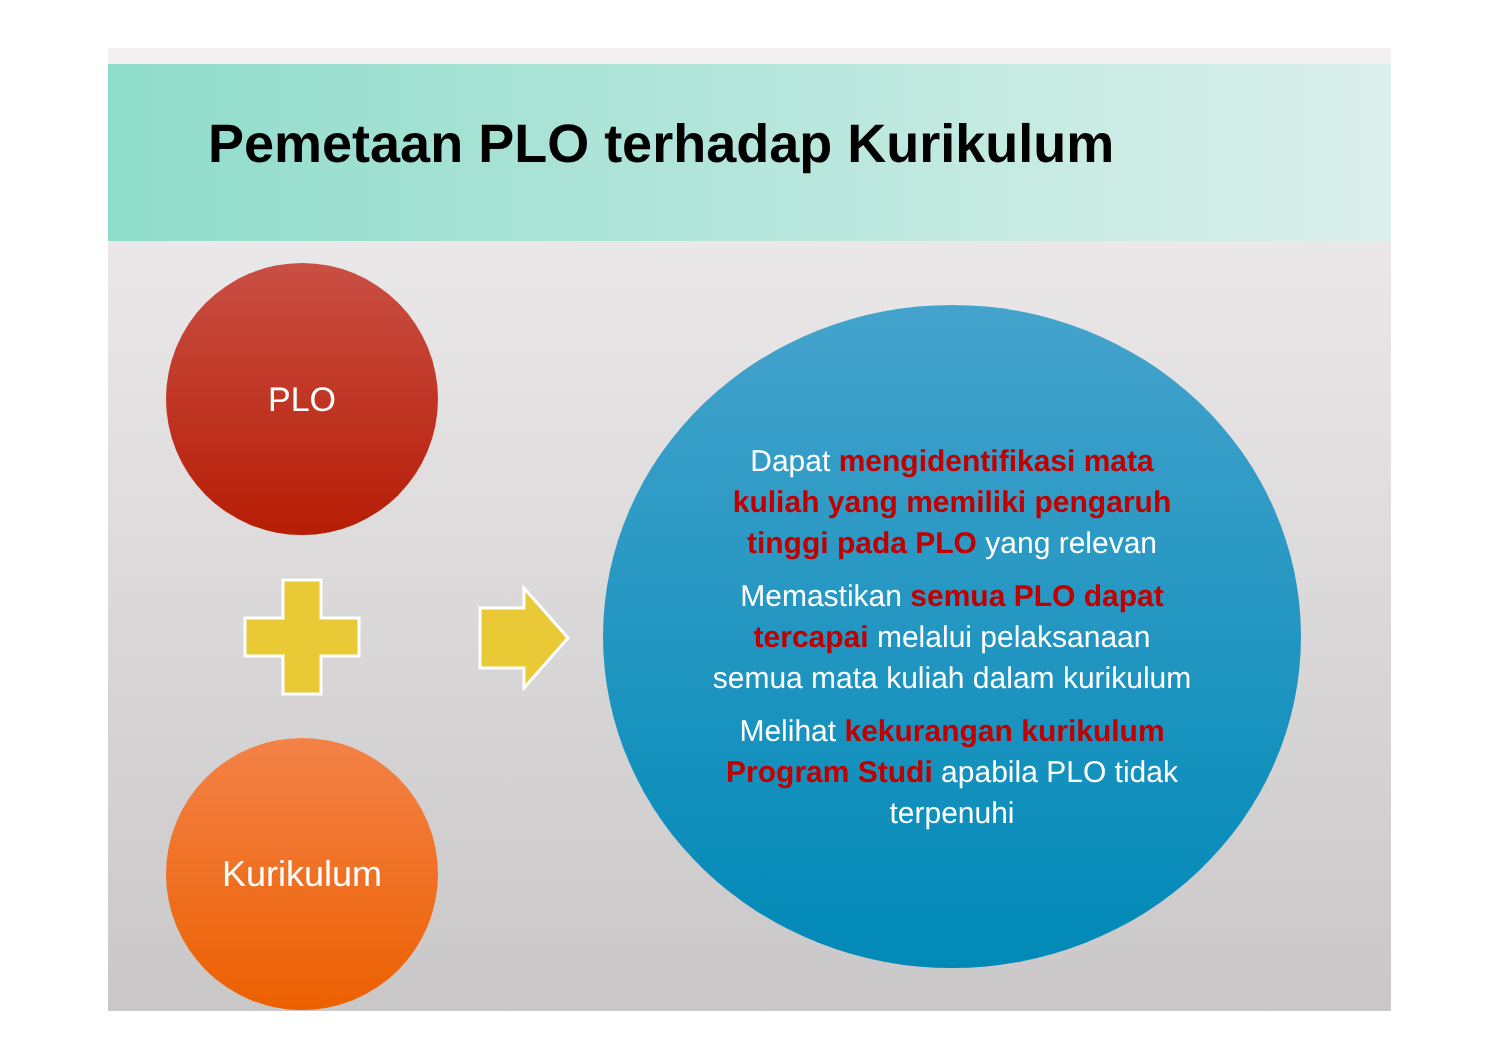Pemetaan PLO terhadap Kurikulum
PLO
Kurikulum
Dapat mengidentifikasi mata kuliah yang memiliki pengaruh tinggi pada PLO yang relevan
Memastikan semua PLO dapat tercapai melalui pelaksanaan semua mata kuliah dalam kurikulum
Melihat kekurangan kurikulum Program Studi apabila PLO tidak terpenuhi